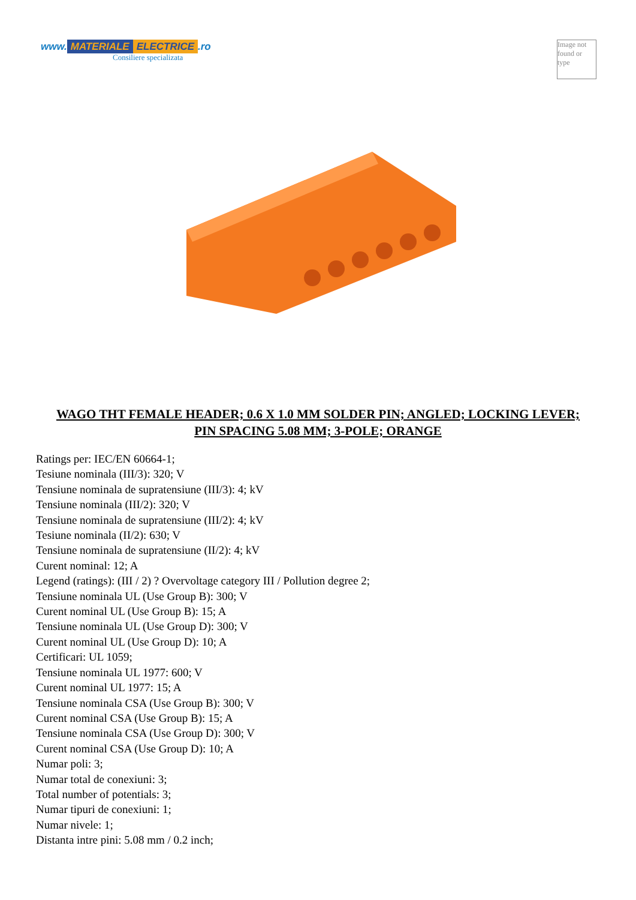www. MATERIALE ELECTRICE.ro
Consiliere specializata
Image not found or type
WAGO THT FEMALE HEADER; 0.6 X 1.0 MM SOLDER PIN; ANGLED; LOCKING LEVER; PIN SPACING 5.08 MM; 3-POLE; ORANGE
Ratings per: IEC/EN 60664-1;
Tesiune nominala (III/3): 320; V
Tensiune nominala de supratensiune (III/3): 4; kV
Tensiune nominala (III/2): 320; V
Tensiune nominala de supratensiune (III/2): 4; kV
Tesiune nominala (II/2): 630; V
Tensiune nominala de supratensiune (II/2): 4; kV
Curent nominal: 12; A
Legend (ratings): (III / 2) ? Overvoltage category III / Pollution degree 2;
Tensiune nominala UL (Use Group B): 300; V
Curent nominal UL (Use Group B): 15; A
Tensiune nominala UL (Use Group D): 300; V
Curent nominal UL (Use Group D): 10; A
Certificari: UL 1059;
Tensiune nominala UL 1977: 600; V
Curent nominal UL 1977: 15; A
Tensiune nominala CSA (Use Group B): 300; V
Curent nominal CSA (Use Group B): 15; A
Tensiune nominala CSA (Use Group D): 300; V
Curent nominal CSA (Use Group D): 10; A
Numar poli: 3;
Numar total de conexiuni: 3;
Total number of potentials: 3;
Numar tipuri de conexiuni: 1;
Numar nivele: 1;
Distanta intre pini: 5.08 mm / 0.2 inch;